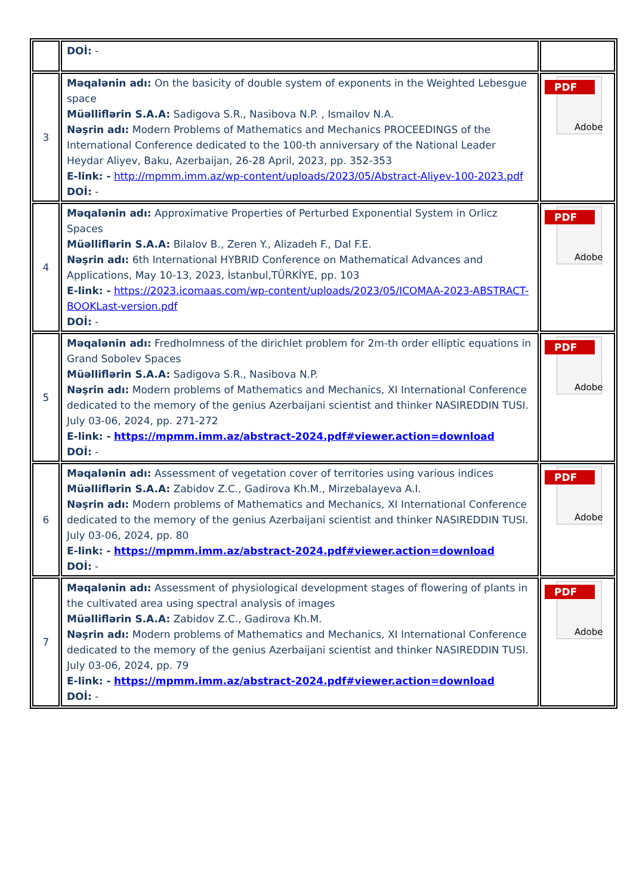| | DOİ: - | |
| 3 | Məqalənin adı: On the basicity of double system of exponents in the Weighted Lebesgue space Müəlliflərin S.A.A: Sadigova S.R., Nasibova N.P. , Ismailov N.A. Nəşrin adı: Modern Problems of Mathematics and Mechanics PROCEEDINGS of the International Conference dedicated to the 100-th anniversary of the National Leader Heydar Aliyev, Baku, Azerbaijan, 26-28 April, 2023, pp. 352-353 E-link: - http://mpmm.imm.az/wp-content/uploads/2023/05/Abstract-Aliyev-100-2023.pdf DOİ: - | PDF Adobe |
| 4 | Məqalənin adı: Approximative Properties of Perturbed Exponential System in Orlicz Spaces Müəlliflərin S.A.A: Bilalov B., Zeren Y., Alizadeh F., Dal F.E. Nəşrin adı: 6th International HYBRID Conference on Mathematical Advances and Applications, May 10-13, 2023, İstanbul,TÜRKİYE, pp. 103 E-link: - https://2023.icomaas.com/wp-content/uploads/2023/05/ICOMAA-2023-ABSTRACT-BOOKLast-version.pdf DOİ: - | PDF Adobe |
| 5 | Məqalənin adı: Fredholmness of the dirichlet problem for 2m-th order elliptic equations in Grand Sobolev Spaces Müəlliflərin S.A.A: Sadigova S.R., Nasibova N.P. Nəşrin adı: Modern problems of Mathematics and Mechanics, XI International Conference dedicated to the memory of the genius Azerbaijani scientist and thinker NASIREDDIN TUSI. July 03-06, 2024, pp. 271-272 E-link: - https://mpmm.imm.az/abstract-2024.pdf#viewer.action=download DOİ: - | PDF Adobe |
| 6 | Məqalənin adı: Assessment of vegetation cover of territories using various indices Müəlliflərin S.A.A: Zabidov Z.C., Gadirova Kh.M., Mirzebalayeva A.I. Nəşrin adı: Modern problems of Mathematics and Mechanics, XI International Conference dedicated to the memory of the genius Azerbaijani scientist and thinker NASIREDDIN TUSI. July 03-06, 2024, pp. 80 E-link: - https://mpmm.imm.az/abstract-2024.pdf#viewer.action=download DOİ: - | PDF Adobe |
| 7 | Məqalənin adı: Assessment of physiological development stages of flowering of plants in the cultivated area using spectral analysis of images Müəlliflərin S.A.A: Zabidov Z.C., Gadirova Kh.M. Nəşrin adı: Modern problems of Mathematics and Mechanics, XI International Conference dedicated to the memory of the genius Azerbaijani scientist and thinker NASIREDDIN TUSI. July 03-06, 2024, pp. 79 E-link: - https://mpmm.imm.az/abstract-2024.pdf#viewer.action=download DOİ: - | PDF Adobe |